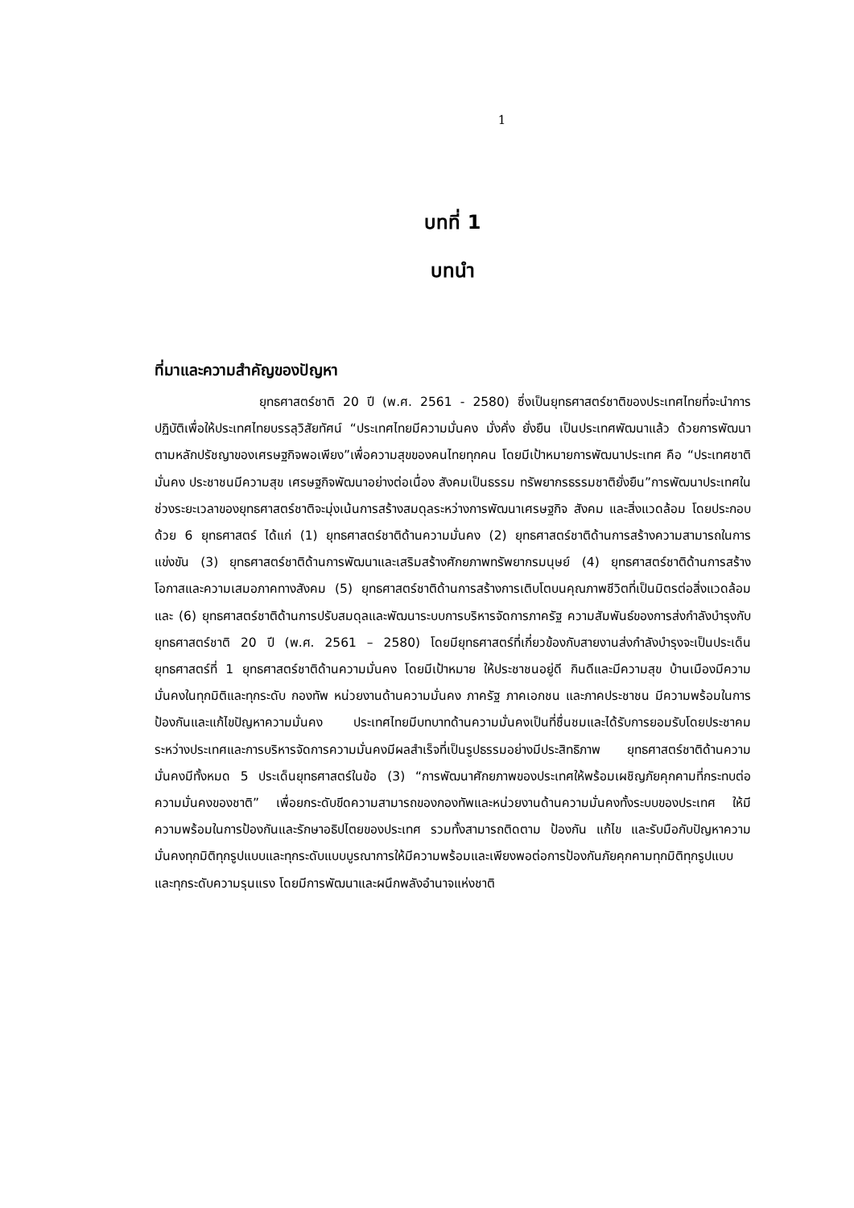1
บทที่ 1
บทนำ
ที่มาและความสำคัญของปัญหา
ยุทธศาสตร์ชาติ 20 ปี (พ.ศ. 2561 - 2580) ซึ่งเป็นยุทธศาสตร์ชาติของประเทศไทยที่จะนำการปฏิบัติเพื่อให้ประเทศไทยบรรลุวิสัยทัศน์ “ประเทศไทยมีความมั่นคง มั่งคั่ง ยั่งยืน เป็นประเทศพัฒนาแล้ว ด้วยการพัฒนาตามหลักปรัชญาของเศรษฐกิจพอเพียง”เพื่อความสุขของคนไทยทุกคน โดยมีเป้าหมายการพัฒนาประเทศ คือ “ประเทศชาติมั่นคง ประชาชนมีความสุข เศรษฐกิจพัฒนาอย่างต่อเนื่อง สังคมเป็นธรรม ทรัพยากรธรรมชาติยั่งยืน”การพัฒนาประเทศในช่วงระยะเวลาของยุทธศาสตร์ชาติจะมุ่งเน้นการสร้างสมดุลระหว่างการพัฒนาเศรษฐกิจ สังคม และสิ่งแวดล้อม โดยประกอบด้วย 6 ยุทธศาสตร์ ได้แก่ (1) ยุทธศาสตร์ชาติด้านความมั่นคง (2) ยุทธศาสตร์ชาติด้านการสร้างความสามารถในการแข่งขัน (3) ยุทธศาสตร์ชาติด้านการพัฒนาและเสริมสร้างศักยภาพทรัพยากรมนุษย์ (4) ยุทธศาสตร์ชาติด้านการสร้างโอกาสและความเสมอภาคทางสังคม (5) ยุทธศาสตร์ชาติด้านการสร้างการเติบโตบนคุณภาพชีวิตที่เป็นมิตรต่อสิ่งแวดล้อม และ (6) ยุทธศาสตร์ชาติด้านการปรับสมดุลและพัฒนาระบบการบริหารจัดการภาครัฐ ความสัมพันธ์ของการส่งกำลังบำรุงกับยุทธศาสตร์ชาติ 20 ปี (พ.ศ. 2561 – 2580) โดยมียุทธศาสตร์ที่เกี่ยวข้องกับสายงานส่งกำลังบำรุงจะเป็นประเด็นยุทธศาสตร์ที่ 1 ยุทธศาสตร์ชาติด้านความมั่นคง โดยมีเป้าหมาย ให้ประชาชนอยู่ดี กินดีและมีความสุข บ้านเมืองมีความมั่นคงในทุกมิติและทุกระดับ กองทัพ หน่วยงานด้านความมั่นคง ภาครัฐ ภาคเอกชน และภาคประชาชน มีความพร้อมในการป้องกันและแก้ไขปัญหาความมั่นคง ประเทศไทยมีบทบาทด้านความมั่นคงเป็นที่ชื่นชมและได้รับการยอมรับโดยประชาคมระหว่างประเทศและการบริหารจัดการความมั่นคงมีผลสำเร็จที่เป็นรูปธรรมอย่างมีประสิทธิภาพ ยุทธศาสตร์ชาติด้านความมั่นคงมีทั้งหมด 5 ประเด็นยุทธศาสตร์ในข้อ (3) “การพัฒนาศักยภาพของประเทศให้พร้อมเผชิญภัยคุกคามที่กระทบต่อความมั่นคงของชาติ” เพื่อยกระดับขีดความสามารถของกองทัพและหน่วยงานด้านความมั่นคงทั้งระบบของประเทศ ให้มีความพร้อมในการป้องกันและรักษาอธิปไตยของประเทศ รวมทั้งสามารถติดตาม ป้องกัน แก้ไข และรับมือกับปัญหาความมั่นคงทุกมิติทุกรูปแบบและทุกระดับแบบบูรณาการให้มีความพร้อมและเพียงพอต่อการป้องกันภัยคุกคามทุกมิติทุกรูปแบบ และทุกระดับความรุนแรง โดยมีการพัฒนาและผนึกพลังอำนาจแห่งชาติ